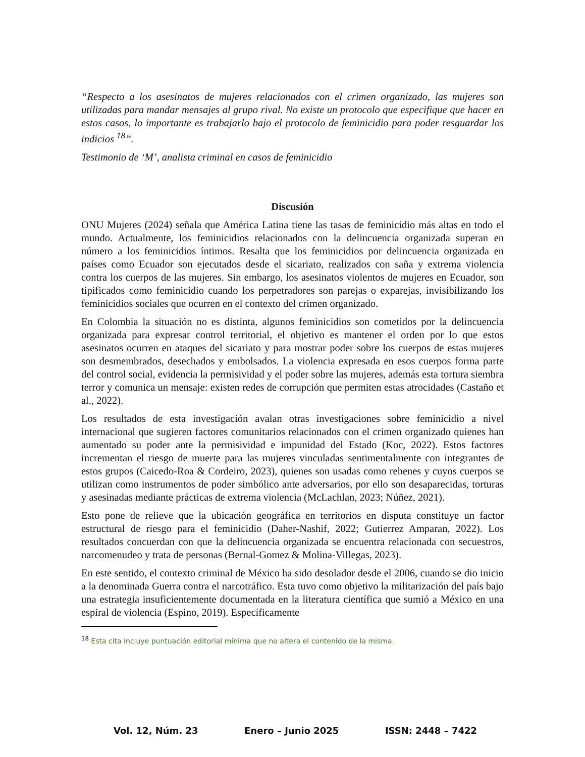“Respecto a los asesinatos de mujeres relacionados con el crimen organizado, las mujeres son utilizadas para mandar mensajes al grupo rival. No existe un protocolo que especifique que hacer en estos casos, lo importante es trabajarlo bajo el protocolo de feminicidio para poder resguardar los indicios <sup>18</sup>”.
Testimonio de ‘M’, analista criminal en casos de feminicidio
Discusión
ONU Mujeres (2024) señala que América Latina tiene las tasas de feminicidio más altas en todo el mundo. Actualmente, los feminicidios relacionados con la delincuencia organizada superan en número a los feminicidios íntimos. Resalta que los feminicidios por delincuencia organizada en países como Ecuador son ejecutados desde el sicariato, realizados con saña y extrema violencia contra los cuerpos de las mujeres. Sin embargo, los asesinatos violentos de mujeres en Ecuador, son tipificados como feminicidio cuando los perpetradores son parejas o exparejas, invisibilizando los feminicidios sociales que ocurren en el contexto del crimen organizado.
En Colombia la situación no es distinta, algunos feminicidios son cometidos por la delincuencia organizada para expresar control territorial, el objetivo es mantener el orden por lo que estos asesinatos ocurren en ataques del sicariato y para mostrar poder sobre los cuerpos de estas mujeres son desmembrados, desechados y embolsados. La violencia expresada en esos cuerpos forma parte del control social, evidencia la permisividad y el poder sobre las mujeres, además esta tortura siembra terror y comunica un mensaje: existen redes de corrupción que permiten estas atrocidades (Castaño et al., 2022).
Los resultados de esta investigación avalan otras investigaciones sobre feminicidio a nivel internacional que sugieren factores comunitarios relacionados con el crimen organizado quienes han aumentado su poder ante la permisividad e impunidad del Estado (Koc, 2022). Estos factores incrementan el riesgo de muerte para las mujeres vinculadas sentimentalmente con integrantes de estos grupos (Caicedo-Roa & Cordeiro, 2023), quienes son usadas como rehenes y cuyos cuerpos se utilizan como instrumentos de poder simbólico ante adversarios, por ello son desaparecidas, torturas y asesinadas mediante prácticas de extrema violencia (McLachlan, 2023; Núñez, 2021).
Esto pone de relieve que la ubicación geográfica en territorios en disputa constituye un factor estructural de riesgo para el feminicidio (Daher-Nashif, 2022; Gutierrez Amparan, 2022). Los resultados concuerdan con que la delincuencia organizada se encuentra relacionada con secuestros, narcomenudeo y trata de personas (Bernal-Gomez & Molina-Villegas, 2023).
En este sentido, el contexto criminal de México ha sido desolador desde el 2006, cuando se dio inicio a la denominada Guerra contra el narcotráfico. Esta tuvo como objetivo la militarización del país bajo una estrategia insuficientemente documentada en la literatura científica que sumió a México en una espiral de violencia (Espino, 2019). Específicamente
<sup>18</sup> Esta cita incluye puntuación editorial mínima que no altera el contenido de la misma.
Vol. 12, Núm. 23 Enero – Junio 2025 ISSN: 2448 – 7422